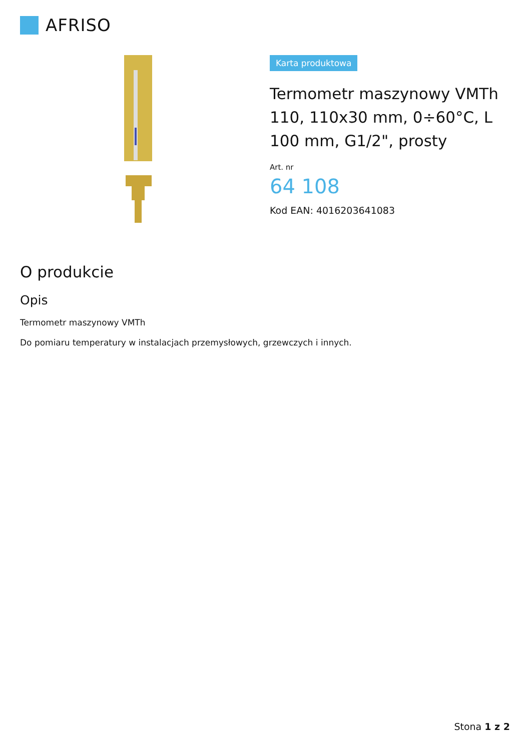AFRISO
Karta produktowa
Termometr maszynowy VMTh 110, 110x30 mm, 0÷60°C, L 100 mm, G1/2", prosty
Art. nr
64 108
Kod EAN: 4016203641083
O produkcie
Opis
Termometr maszynowy VMTh
Do pomiaru temperatury w instalacjach przemysłowych, grzewczych i innych.
Stona 1 z 2